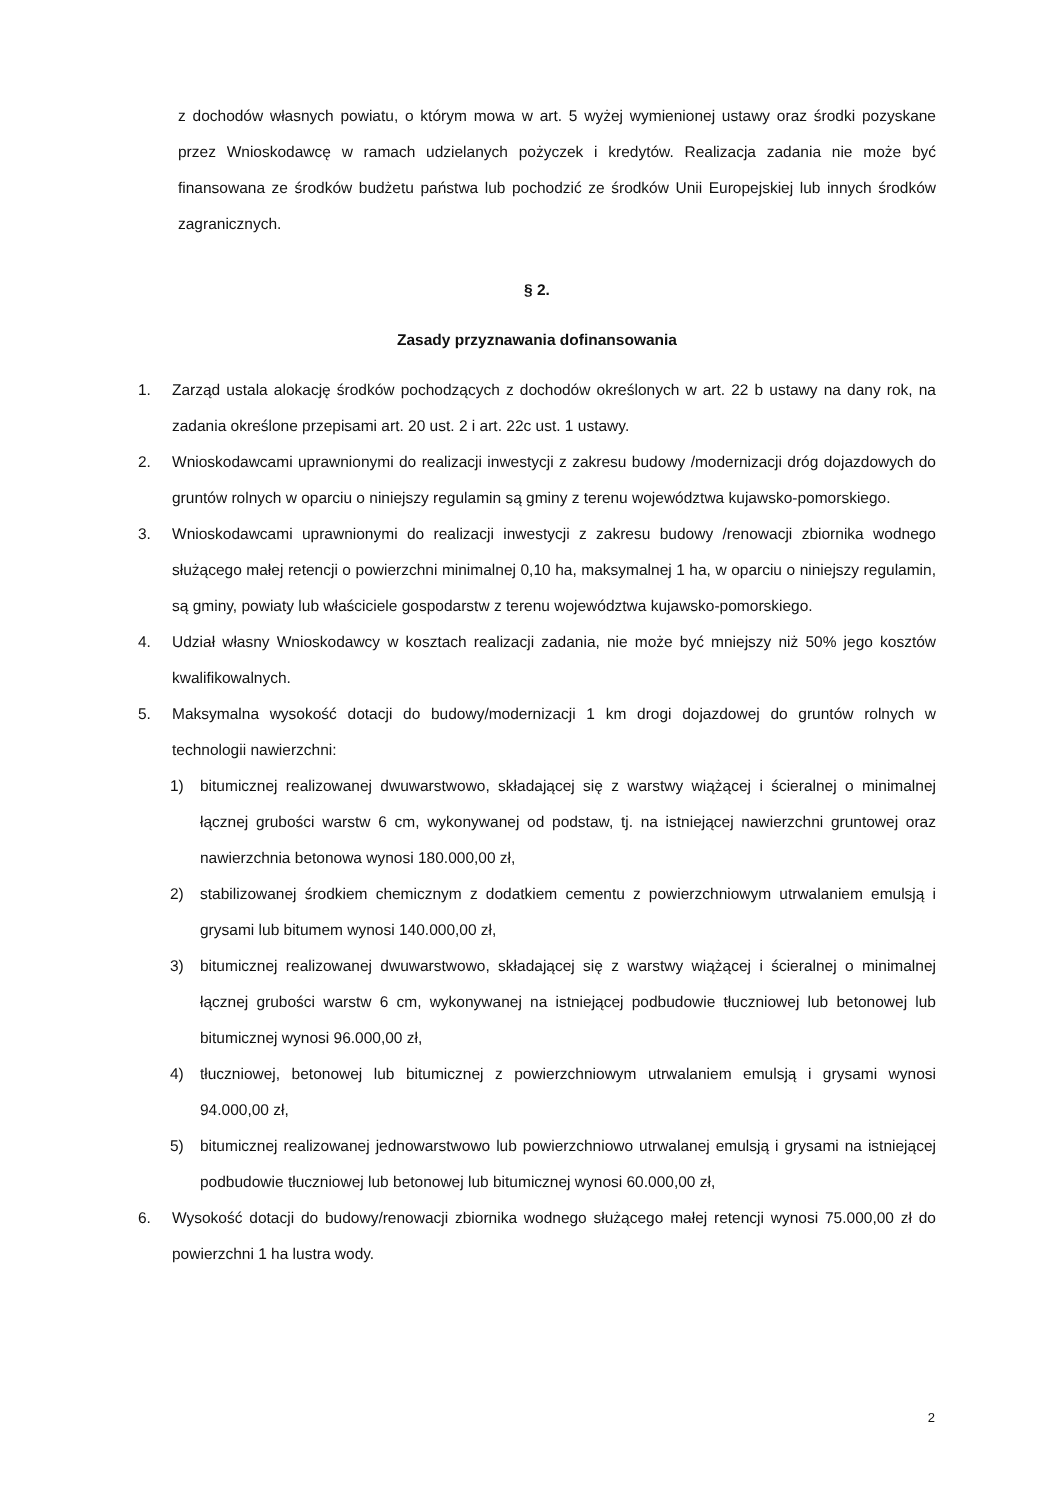z dochodów własnych powiatu, o którym mowa w art. 5 wyżej wymienionej ustawy oraz środki pozyskane przez Wnioskodawcę w ramach udzielanych pożyczek i kredytów. Realizacja zadania nie może być finansowana ze środków budżetu państwa lub pochodzić ze środków Unii Europejskiej lub innych środków zagranicznych.
§ 2.
Zasady przyznawania dofinansowania
1. Zarząd ustala alokację środków pochodzących z dochodów określonych w art. 22 b ustawy na dany rok, na zadania określone przepisami art. 20 ust. 2 i art. 22c ust. 1 ustawy.
2. Wnioskodawcami uprawnionymi do realizacji inwestycji z zakresu budowy /modernizacji dróg dojazdowych do gruntów rolnych w oparciu o niniejszy regulamin są gminy z terenu województwa kujawsko-pomorskiego.
3. Wnioskodawcami uprawnionymi do realizacji inwestycji z zakresu budowy /renowacji zbiornika wodnego służącego małej retencji o powierzchni minimalnej 0,10 ha, maksymalnej 1 ha, w oparciu o niniejszy regulamin, są gminy, powiaty lub właściciele gospodarstw z terenu województwa kujawsko-pomorskiego.
4. Udział własny Wnioskodawcy w kosztach realizacji zadania, nie może być mniejszy niż 50% jego kosztów kwalifikowalnych.
5. Maksymalna wysokość dotacji do budowy/modernizacji 1 km drogi dojazdowej do gruntów rolnych w technologii nawierzchni:
1) bitumicznej realizowanej dwuwarstwowo, składającej się z warstwy wiążącej i ścieralnej o minimalnej łącznej grubości warstw 6 cm, wykonywanej od podstaw, tj. na istniejącej nawierzchni gruntowej oraz nawierzchnia betonowa wynosi 180.000,00 zł,
2) stabilizowanej środkiem chemicznym z dodatkiem cementu z powierzchniowym utrwalaniem emulsją i grysami lub bitumem wynosi 140.000,00 zł,
3) bitumicznej realizowanej dwuwarstwowo, składającej się z warstwy wiążącej i ścieralnej o minimalnej łącznej grubości warstw 6 cm, wykonywanej na istniejącej podbudowie tłuczniowej lub betonowej lub bitumicznej wynosi 96.000,00 zł,
4) tłuczniowej, betonowej lub bitumicznej z powierzchniowym utrwalaniem emulsją i grysami wynosi 94.000,00 zł,
5) bitumicznej realizowanej jednowarstwowo lub powierzchniowo utrwalanej emulsją i grysami na istniejącej podbudowie tłuczniowej lub betonowej lub bitumicznej wynosi 60.000,00 zł,
6. Wysokość dotacji do budowy/renowacji zbiornika wodnego służącego małej retencji wynosi 75.000,00 zł do powierzchni 1 ha lustra wody.
2